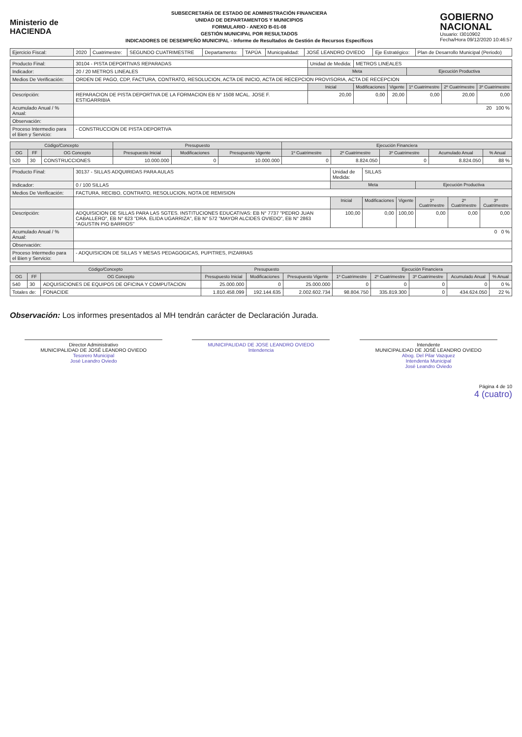Ministerio de
HACIENDA
SUBSECRETARÍA DE ESTADO DE ADMINISTRACIÓN FINANCIERA
UNIDAD DE DEPARTAMENTOS Y MUNICIPIOS
FORMULARIO - ANEXO B-01-08
GESTIÓN MUNICIPAL POR RESULTADOS
INDICADORES DE DESEMPEÑO MUNICIPAL - Informe de Resultados de Gestión de Recursos Específicos
GOBIERNO
NACIONAL
Usuario: I3010902
Fecha/Hora 09/12/2020 10:46:57
| Ejercicio Fiscal: | 2020 | Cuatrimestre: | SEGUNDO CUATRIMESTRE | Departamento: | TAPÚA | Municipalidad: | JOSÉ LEANDRO OVIEDO | Eje Estratégico: | Plan de Desarrollo Municipal (Periodo) |
| Producto Final: | 30104 - PISTA DEPORTIVAS REPARADAS | Unidad de Medida: | METROS LINEALES | | | | |
| Indicador: | 20 / 20 METROS LINEALES | Meta | | | Ejecución Productiva | | |
| Medios De Verificación: | ORDEN DE PAGO, CDP, FACTURA, CONTRATO, RESOLUCION, ACTA DE INICIO, ACTA DE RECEPCION PROVISORIA, ACTA DE RECEPCION | | | | | | |
| | | Inicial | Modificaciones | Vigente | 1º Cuatrimestre | 2º Cuatrimestre | 3º Cuatrimestre |
| Descripción: | REPARACION DE PISTA DEPORTIVA DE LA FORMACION EB N° 1508 MCAL. JOSE F. ESTIGARRIBIA | 20,00 | 0,00 | 20,00 | 0,00 | 20,00 | 0,00 |
| Acumulado Anual / % Anual: | 20 100 % | | | | | | |
| Observación: | | | | | | | |
| Proceso Intermedio para el Bien y Servicio: | - CONSTRUCCION DE PISTA DEPORTIVA | | | | | | |
| Código/Concepto | | | Presupuesto | | | Ejecución Financiera | | | | |
| --- | --- | --- | --- | --- | --- | --- | --- | --- | --- | --- |
| OG | FF | OG Concepto | Presupuesto Inicial | Modificaciones | Presupuesto Vigente | 1º Cuatrimestre | 2º Cuatrimestre | 3º Cuatrimestre | Acumulado Anual | % Anual |
| 520 | 30 | CONSTRUCCIONES | 10.000.000 | 0 | 10.000.000 | 0 | 8.824.050 | 0 | 8.824.050 | 88 % |
| Producto Final: | 30137 - SILLAS ADQUIRIDAS PARA AULAS | Unidad de Medida: | SILLAS | | | | |
| Indicador: | 0 / 100 SILLAS | Meta | | | Ejecución Productiva | | |
| Medios De Verificación: | FACTURA, RECIBO, CONTRATO, RESOLUCION, NOTA DE REMISION | | | | | | |
| | | Inicial | Modificaciones | Vigente | 1º Cuatrimestre | 2º Cuatrimestre | 3º Cuatrimestre |
| Descripción: | ADQUISICION DE SILLAS PARA LAS SGTES. INSTITUCIONES EDUCATIVAS: EB N° 7737 "PEDRO JUAN CABALLERO", EB N° 623 "DRA. ELIDA UGARRIZA", EB N° 572 "MAYOR ALCIDES OVIEDO", EB N° 2863 "AGUSTIN PIO BARRIOS" | 100,00 | 0,00 | 100,00 | 0,00 | 0,00 | 0,00 |
| Acumulado Anual / % Anual: | 0 0 % | | | | | | |
| Observación: | | | | | | | |
| Proceso Intermedio para el Bien y Servicio: | - ADQUISICION DE SILLAS Y MESAS PEDAGOGICAS, PUPITRES, PIZARRAS | | | | | | |
| Código/Concepto | | | Presupuesto | | | Ejecución Financiera | | | | |
| --- | --- | --- | --- | --- | --- | --- | --- | --- | --- | --- |
| OG | FF | OG Concepto | Presupuesto Inicial | Modificaciones | Presupuesto Vigente | 1º Cuatrimestre | 2º Cuatrimestre | 3º Cuatrimestre | Acumulado Anual | % Anual |
| 540 | 30 | ADQUISICIONES DE EQUIPOS DE OFICINA Y COMPUTACION | 25.000.000 | 0 | 25.000.000 | 0 | 0 | 0 | 0 | 0 % |
| Totales de: | | FONACIDE | 1.810.458.099 | 192.144.635 | 2.002.602.734 | 98.804.750 | 335.819.300 | 0 | 434.624.050 | 22 % |
Observación: Los informes presentados al MH tendrán carácter de Declaración Jurada.
Director Administrativo
MUNICIPALIDAD DE JOSÉ LEANDRO OVIEDO
Tesorero Municipal
José Leandro Oviedo
MUNICIPALIDAD DE JOSE LEANDRO OVIEDO
Intendencia
Intendente
MUNICIPALIDAD DE JOSÉ LEANDRO OVIEDO
Abog. Del Pilar Vazquez
Intendenta Municipal
José Leandro Oviedo
Página 4 de 10
4 (cuatro)